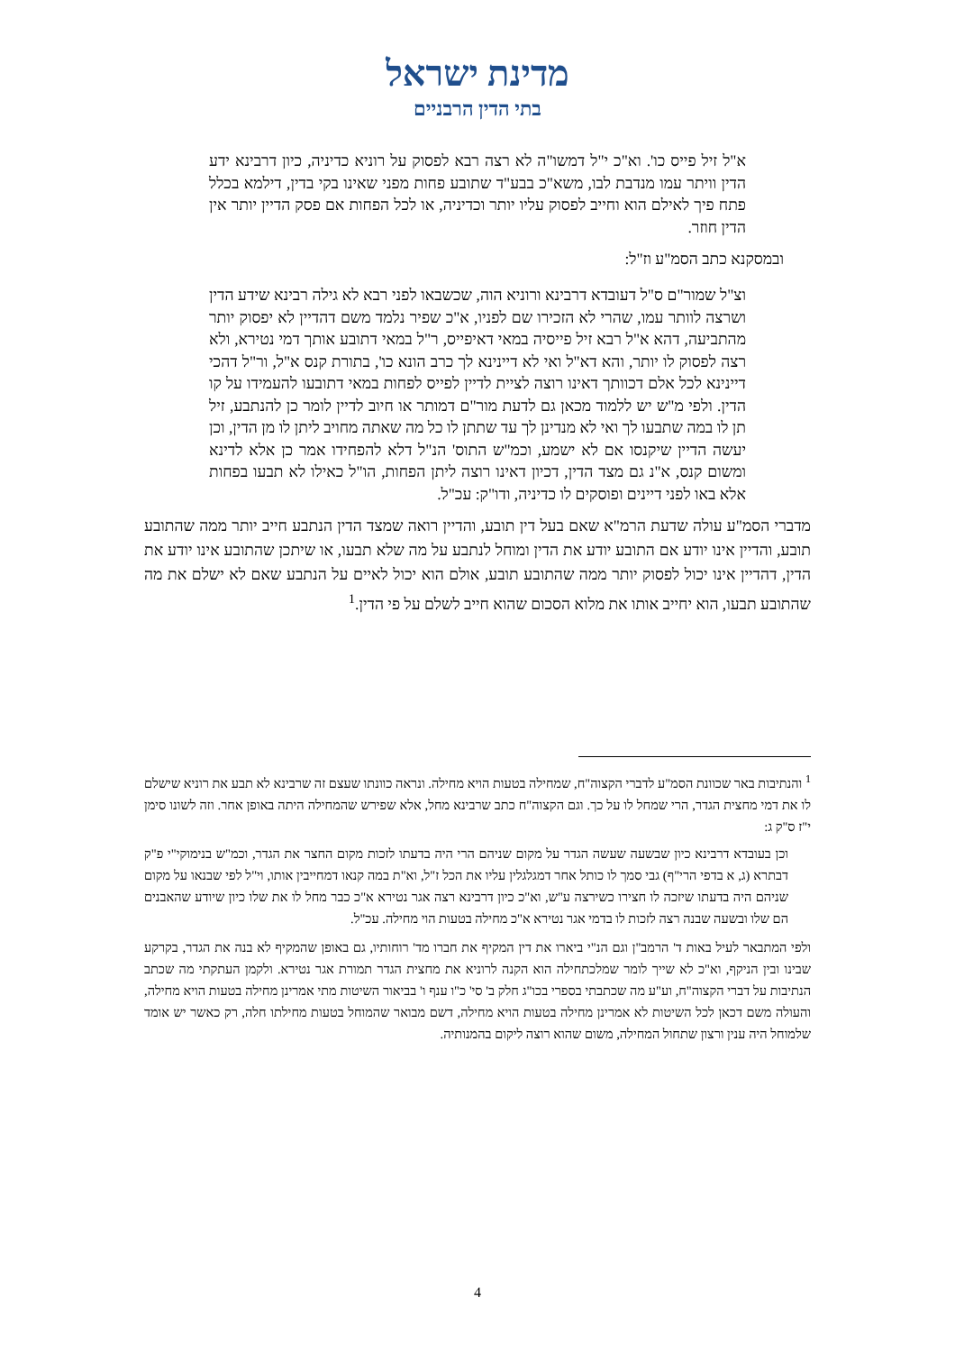מדינת ישראל
בתי הדין הרבניים
א"ל זיל פייס כו'. וא"כ י"ל דמשו"ה לא רצה רבא לפסוק על רוניא כדיניה, כיון דרבינא ידע הדין וויתר עמו מנדבת לבו, משא"כ בבע"ד שתובע פחות מפני שאינו בקי בדין, דילמא בכלל פתח פיך לאילם הוא וחייב לפסוק עליו יותר וכדיניה, או לכל הפחות אם פסק הדיין יותר אין הדין חוזר.
ובמסקנא כתב הסמ"ע וז"ל:
וצ"ל שמור"ם ס"ל דעובדא דרבינא ורוניא הוה, שכשבאו לפני רבא לא גילה רבינא שידע הדין ושרצה לוותר עמו, שהרי לא הזכירו שם לפניו, א"כ שפיר נלמד משם דהדיין לא יפסוק יותר מהתביעה, דהא א"ל רבא זיל פייסיה במאי דאיפייס, ר"ל במאי דתובע אותך דמי נטירא, ולא רצה לפסוק לו יותר, והא דא"ל ואי לא דיינינא לך כרב הונא כו', בתורת קנס א"ל, ור"ל דהכי דיינינא לכל אלם דכוותך דאינו רוצה לציית לדיין לפייס לפחות במאי דתובעו להעמידו על קו הדין. ולפי מ"ש יש ללמוד מכאן גם לדעת מור"ם דמותר או חיוב לדיין לומר כן להנתבע, זיל תן לו במה שתבעו לך ואי לא מנדינן לך עד שתתן לו כל מה שאתה מחויב ליתן לו מן הדין, וכן יעשה הדיין שיקנסו אם לא ישמע, וכמ"ש התוס' הנ"ל דלא להפחידו אמר כן אלא לדינא ומשום קנס, א"נ גם מצד הדין, דכיון דאינו רוצה ליתן הפחות, הו"ל כאילו לא תבעו בפחות אלא באו לפני דיינים ופוסקים לו כדיניה, ודו"ק: עכ"ל.
מדברי הסמ"ע עולה שדעת הרמ"א שאם בעל דין תובע, והדיין רואה שמצד הדין הנתבע חייב יותר ממה שהתובע תובע, והדיין אינו יודע אם התובע יודע את הדין ומוחל לנתבע על מה שלא תבעו, או שיתכן שהתובע אינו יודע את הדין, דהדיין אינו יכול לפסוק יותר ממה שהתובע תובע, אולם הוא יכול לאיים על הנתבע שאם לא ישלם את מה שהתובע תבעו, הוא יחייב אותו את מלוא הסכום שהוא חייב לשלם על פי הדין.<sup>1</sup>
<sup>1</sup> והנתיבות באר שכוונת הסמ"ע לדברי הקצוה"ח, שמחילה בטעות הויא מחילה. ונראה כוונתו שעצם זה שרבינא לא תבע את רוניא שישלם לו את דמי מחצית הגדר, הרי שמחל לו על כך. וגם הקצוה"ח כתב שרבינא מחל, אלא שפירש שהמחילה היתה באופן אחר. וזה לשונו סימן י"ז ס"ק ג:
וכן בעובדא דרבינא כיון שבשעה שעשה הגדר על מקום שניהם הרי היה בדעתו לזכות מקום החצר את הגדר, וכמ"ש בנימוקי"י פ"ק דבתרא (ג, א בדפי הרי"ף) גבי סמך לו כותל אחר דמגלגלין עליו את הכל ז"ל, וא"ת במה קנאו דמחייבין אותו, וי"ל לפי שבנאו על מקום שניהם היה בדעתו שיזכה לו חצירו כשירצה ע"ש, וא"כ כיון דרבינא רצה אגר נטירא א"כ כבר מחל לו את שלו כיון שיודע שהאבנים הם שלו ובשעה שבנה רצה לזכות לו בדמי אגר נטירא א"כ מחילה בטעות הוי מחילה. עכ"ל.
ולפי המתבאר לעיל באות ד' הרמב"ן וגם הנ"י ביארו את דין המקיף את חברו מד' רוחותיו, גם באופן שהמקיף לא בנה את הגדר, בקרקע שבינו ובין הניקף, וא"כ לא שייך לומר שמלכתחילה הוא הקנה לרוניא את מחצית הגדר תמורת אגר נטירא. ולקמן העתקתי מה שכתב הנתיבות על דברי הקצוה"ח, וע"ע מה שכתבתי בספרי בכו"ג חלק ב' סי' כ"ו ענף ו' בביאור השיטות מתי אמרינן מחילה בטעות הויא מחילה, והעולה משם דכאן לכל השיטות לא אמרינן מחילה בטעות הויא מחילה, דשם מבואר שהמוחל בטעות מחילתו חלה, רק כאשר יש אומד שלמוחל היה ענין ורצון שתחול המחילה, משום שהוא רוצה ליקום בהמנותיה.
4